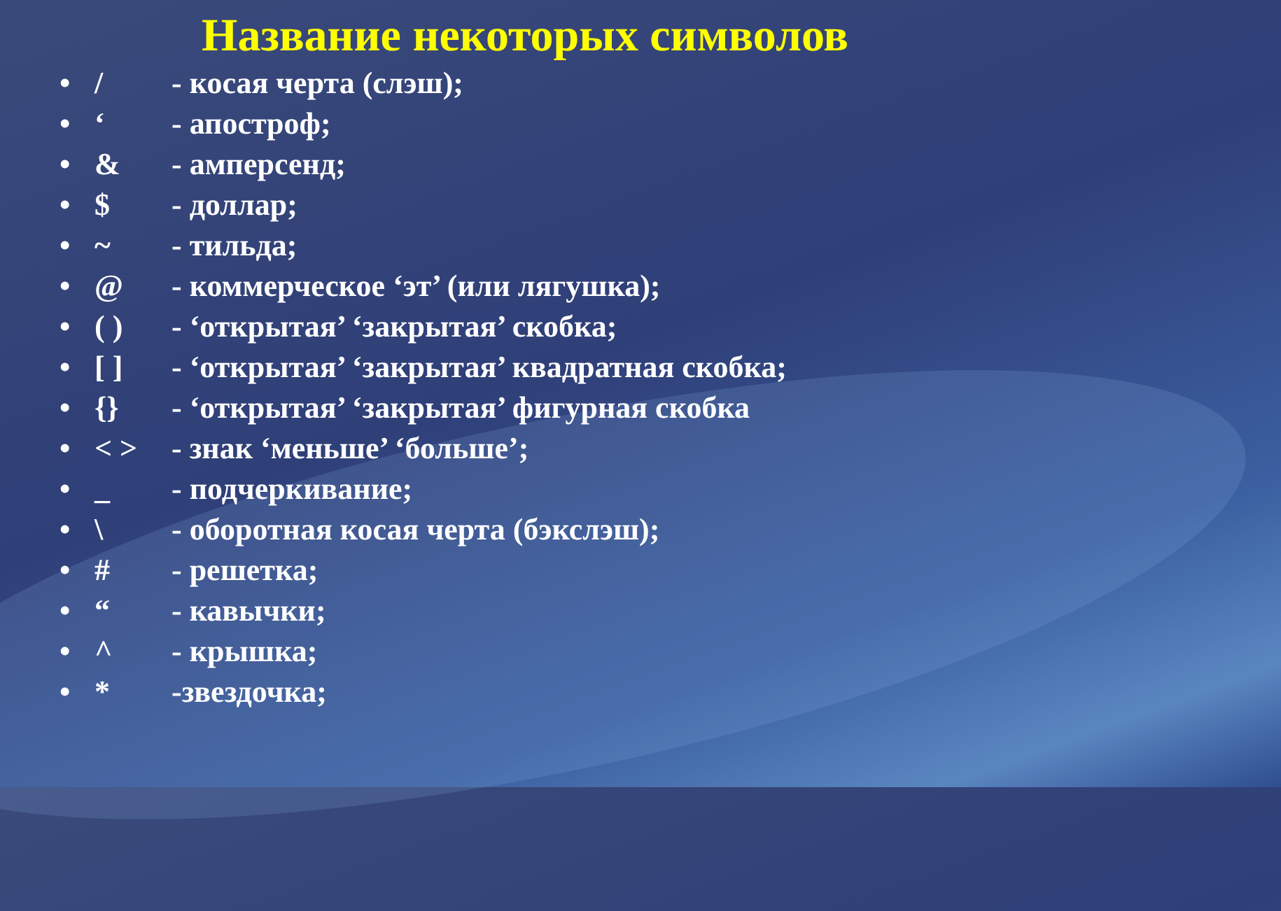Название некоторых символов
• / - косая черта (слэш);
• ‘- апостроф;
• & - амперсенд;
• $ - доллар;
• ~ - тильда;
• @ - коммерческое ‘эт’ (или лягушка);
• ( ) - ‘открытая’ ‘закрытая’ скобка;
• [ ] - ‘открытая’ ‘закрытая’ квадратная скобка;
• {} - ‘открытая’ ‘закрытая’ фигурная скобка
• < > - знак ‘меньше’ ‘больше’;
• _ - подчеркивание;
• \ - оборотная косая черта (бэкслэш);
• # - решетка;
• “- кавычки;
• ^ - крышка;
• * -звездочка;